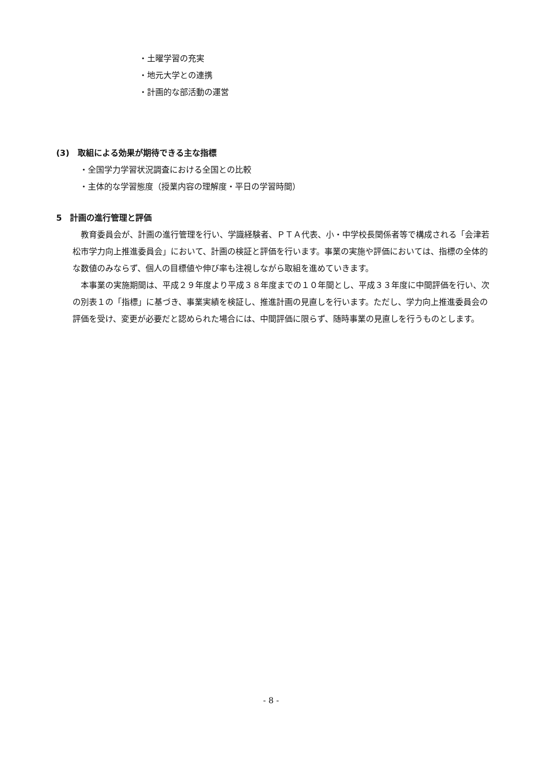・土曜学習の充実
・地元大学との連携
・計画的な部活動の運営
(3)　取組による効果が期待できる主な指標
・全国学力学習状況調査における全国との比較
・主体的な学習態度（授業内容の理解度・平日の学習時間）
5　計画の進行管理と評価
教育委員会が、計画の進行管理を行い、学識経験者、ＰＴＡ代表、小・中学校長関係者等で構成される「会津若松市学力向上推進委員会」において、計画の検証と評価を行います。事業の実施や評価においては、指標の全体的な数値のみならず、個人の目標値や伸び率も注視しながら取組を進めていきます。
本事業の実施期間は、平成２９年度より平成３８年度までの１０年間とし、平成３３年度に中間評価を行い、次の別表１の「指標」に基づき、事業実績を検証し、推進計画の見直しを行います。ただし、学力向上推進委員会の評価を受け、変更が必要だと認められた場合には、中間評価に限らず、随時事業の見直しを行うものとします。
- 8 -